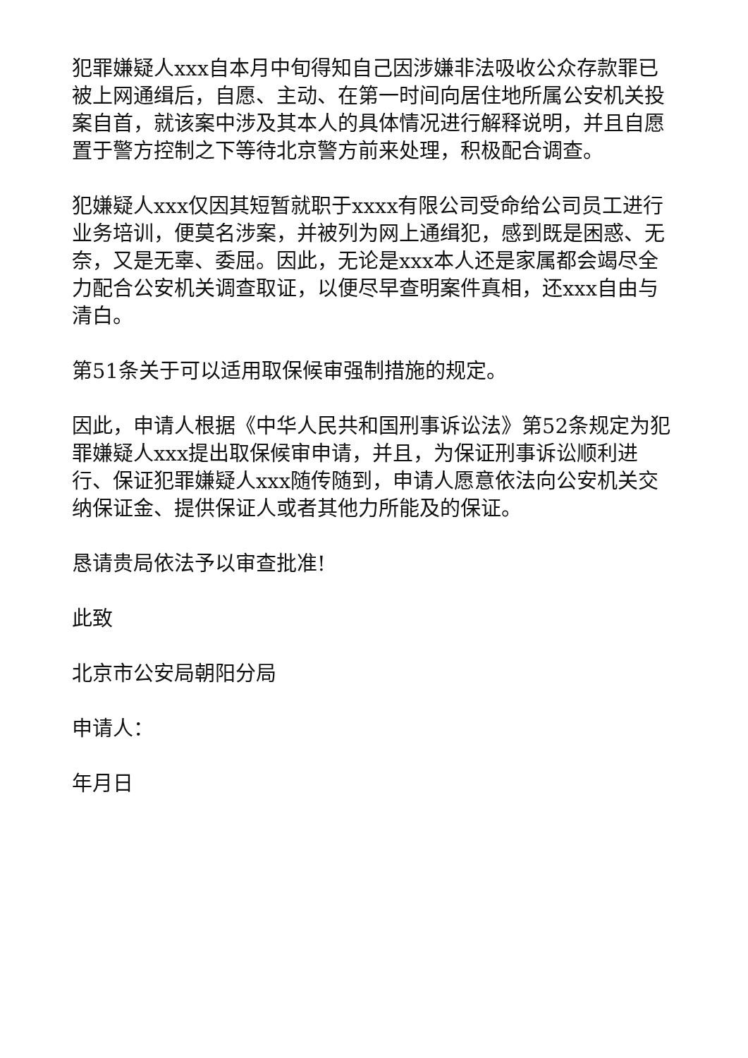犯罪嫌疑人xxx自本月中旬得知自己因涉嫌非法吸收公众存款罪已被上网通缉后，自愿、主动、在第一时间向居住地所属公安机关投案自首，就该案中涉及其本人的具体情况进行解释说明，并且自愿置于警方控制之下等待北京警方前来处理，积极配合调查。
犯嫌疑人xxx仅因其短暂就职于xxxx有限公司受命给公司员工进行业务培训，便莫名涉案，并被列为网上通缉犯，感到既是困惑、无奈，又是无辜、委屈。因此，无论是xxx本人还是家属都会竭尽全力配合公安机关调查取证，以便尽早查明案件真相，还xxx自由与清白。
第51条关于可以适用取保候审强制措施的规定。
因此，申请人根据《中华人民共和国刑事诉讼法》第52条规定为犯罪嫌疑人xxx提出取保候审申请，并且，为保证刑事诉讼顺利进行、保证犯罪嫌疑人xxx随传随到，申请人愿意依法向公安机关交纳保证金、提供保证人或者其他力所能及的保证。
恳请贵局依法予以审查批准!
此致
北京市公安局朝阳分局
申请人：
年月日